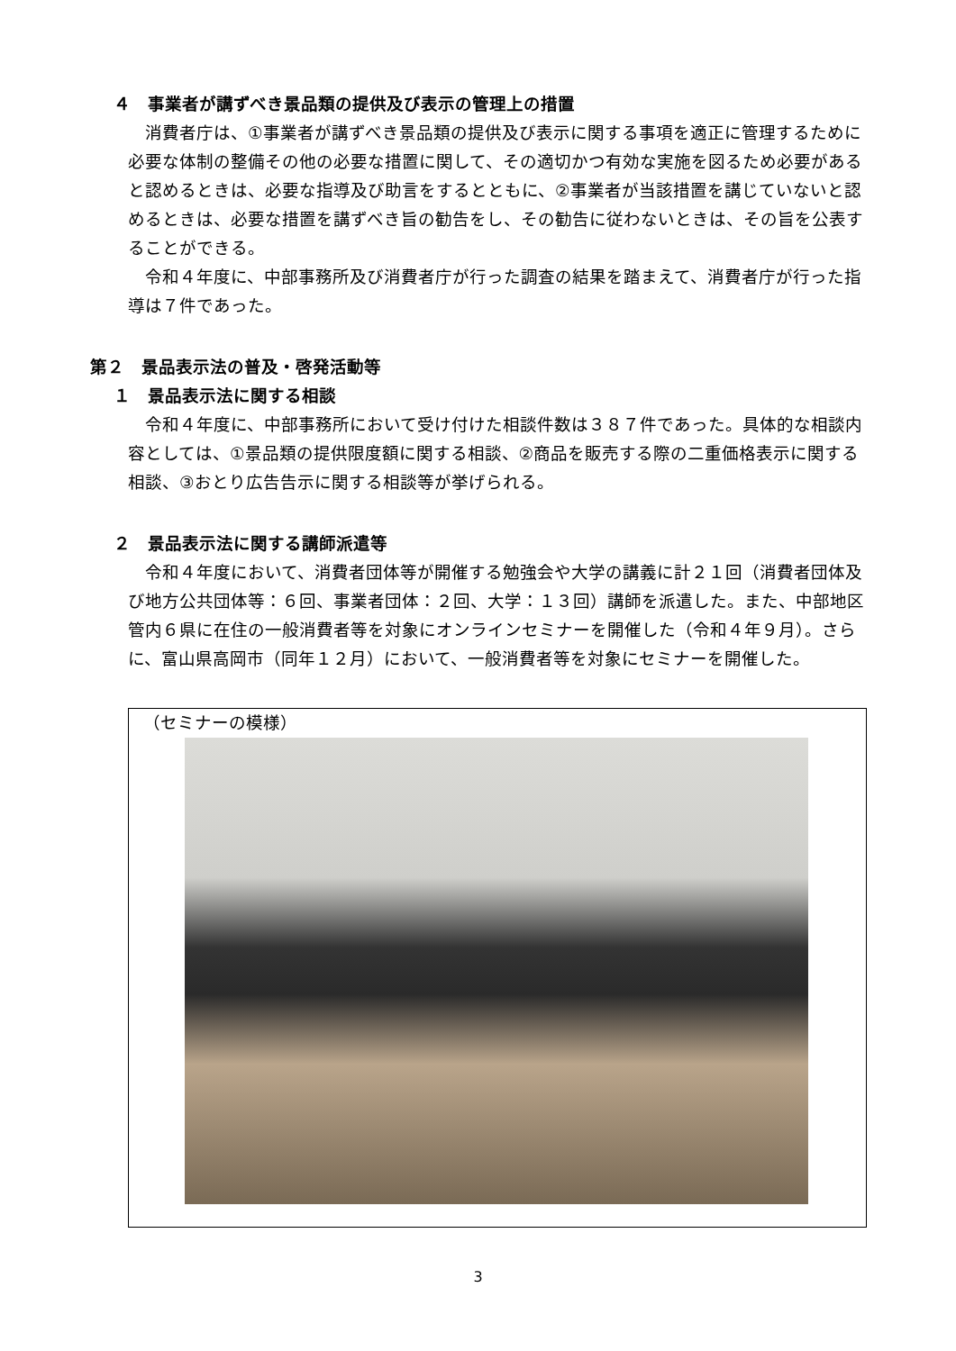４　事業者が講ずべき景品類の提供及び表示の管理上の措置
　消費者庁は、①事業者が講ずべき景品類の提供及び表示に関する事項を適正に管理するために必要な体制の整備その他の必要な措置に関して、その適切かつ有効な実施を図るため必要があると認めるときは、必要な指導及び助言をするとともに、②事業者が当該措置を講じていないと認めるときは、必要な措置を講ずべき旨の勧告をし、その勧告に従わないときは、その旨を公表することができる。
　令和４年度に、中部事務所及び消費者庁が行った調査の結果を踏まえて、消費者庁が行った指導は７件であった。
第２　景品表示法の普及・啓発活動等
１　景品表示法に関する相談
　令和４年度に、中部事務所において受け付けた相談件数は３８７件であった。具体的な相談内容としては、①景品類の提供限度額に関する相談、②商品を販売する際の二重価格表示に関する相談、③おとり広告告示に関する相談等が挙げられる。
２　景品表示法に関する講師派遣等
　令和４年度において、消費者団体等が開催する勉強会や大学の講義に計２１回（消費者団体及び地方公共団体等：６回、事業者団体：２回、大学：１３回）講師を派遣した。また、中部地区管内６県に在住の一般消費者等を対象にオンラインセミナーを開催した（令和４年９月）。さらに、富山県高岡市（同年１２月）において、一般消費者等を対象にセミナーを開催した。
（セミナーの模様）
3